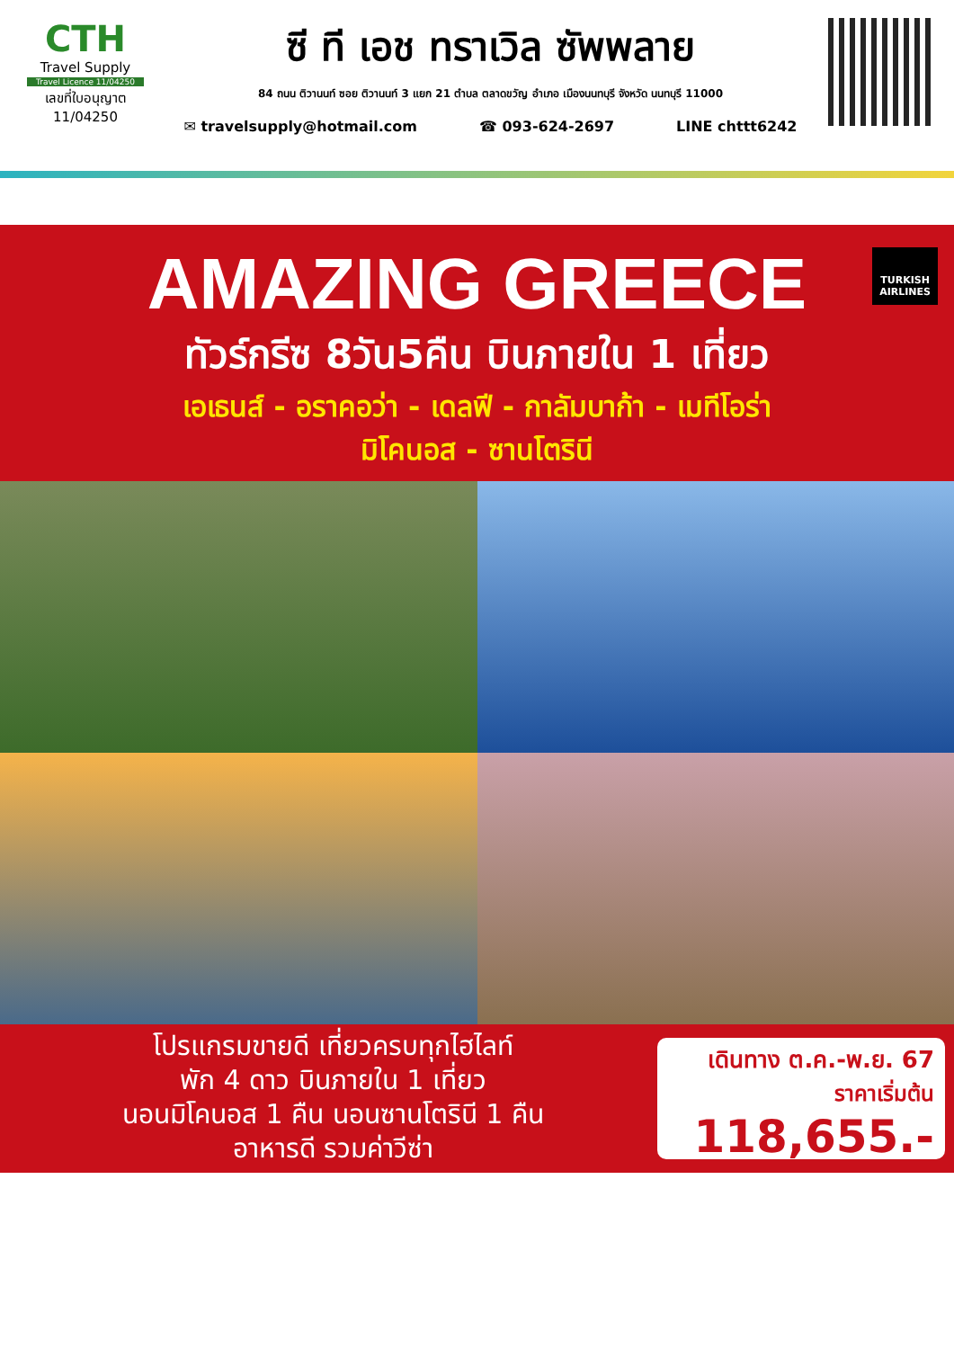CTH
Travel Supply
Travel Licence 11/04250
เลขที่ใบอนุญาต
11/04250
ซี ที เอช ทราเวิล ซัพพลาย
84 ถนน ติวานนท์ ซอย ติวานนท์ 3 แยก 21 ตำบล ตลาดขวัญ อำเภอ เมืองนนทบุรี จังหวัด นนทบุรี 11000
✉ travelsupply@hotmail.com ☎ 093-624-2697 LINE chttt6242
TURKISH
AIRLINES
AMAZING GREECE
ทัวร์กรีซ 8วัน5คืน บินภายใน 1 เที่ยว
เอเธนส์ - อราคอว่า - เดลฟี - กาลัมบาก้า - เมทีโอร่า
มิโคนอส - ซานโตรินี
โปรแกรมขายดี เที่ยวครบทุกไฮไลท์
พัก 4 ดาว บินภายใน 1 เที่ยว
นอนมิโคนอส 1 คืน นอนซานโตรินี 1 คืน
อาหารดี รวมค่าวีซ่า
เดินทาง ต.ค.-พ.ย. 67
ราคาเริ่มต้น
118,655.-